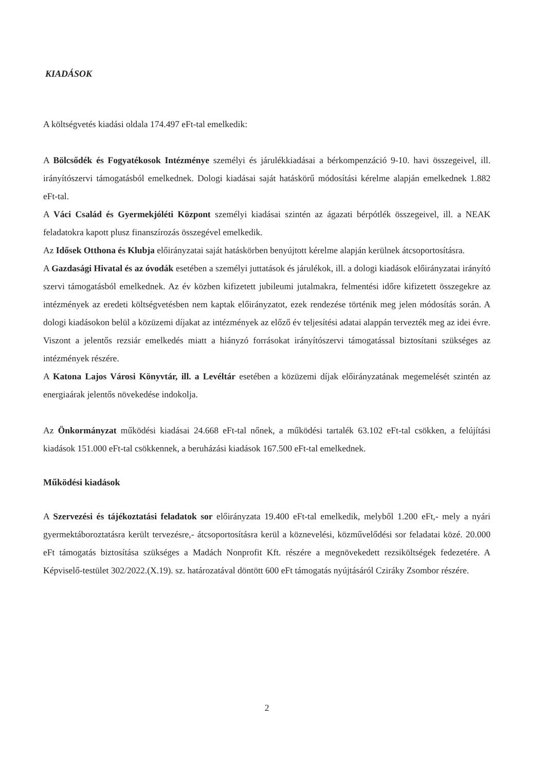KIADÁSOK
A költségvetés kiadási oldala 174.497 eFt-tal emelkedik:
A Bölcsődék és Fogyatékosok Intézménye személyi és járulékkiadásai a bérkompenzáció 9-10. havi összegeivel, ill. irányítószervi támogatásból emelkednek. Dologi kiadásai saját hatáskörű módosítási kérelme alapján emelkednek 1.882 eFt-tal.
A Váci Család és Gyermekjóléti Központ személyi kiadásai szintén az ágazati bérpótlék összegeivel, ill. a NEAK feladatokra kapott plusz finanszírozás összegével emelkedik.
Az Idősek Otthona és Klubja előirányzatai saját hatáskörben benyújtott kérelme alapján kerülnek átcsoportosításra.
A Gazdasági Hivatal és az óvodák esetében a személyi juttatások és járulékok, ill. a dologi kiadások előirányzatai irányító szervi támogatásból emelkednek. Az év közben kifizetett jubileumi jutalmakra, felmentési időre kifizetett összegekre az intézmények az eredeti költségvetésben nem kaptak előirányzatot, ezek rendezése történik meg jelen módosítás során. A dologi kiadásokon belül a közüzemi díjakat az intézmények az előző év teljesítési adatai alappán tervezték meg az idei évre. Viszont a jelentős rezsiár emelkedés miatt a hiányzó forrásokat irányítószervi támogatással biztosítani szükséges az intézmények részére.
A Katona Lajos Városi Könyvtár, ill. a Levéltár esetében a közüzemi díjak előirányzatának megemelését szintén az energiaárak jelentős növekedése indokolja.
Az Önkormányzat működési kiadásai 24.668 eFt-tal nőnek, a működési tartalék 63.102 eFt-tal csökken, a felújítási kiadások 151.000 eFt-tal csökkennek, a beruházási kiadások 167.500 eFt-tal emelkednek.
Működési kiadások
A Szervezési és tájékoztatási feladatok sor előirányzata 19.400 eFt-tal emelkedik, melyből 1.200 eFt,- mely a nyári gyermektáboroztatásra került tervezésre,- átcsoportosításra kerül a köznevelési, közművelődési sor feladatai közé. 20.000 eFt támogatás biztosítása szükséges a Madách Nonprofit Kft. részére a megnövekedett rezsiköltségek fedezetére. A Képviselő-testület 302/2022.(X.19). sz. határozatával döntött 600 eFt támogatás nyújtásáról Cziráky Zsombor részére.
2